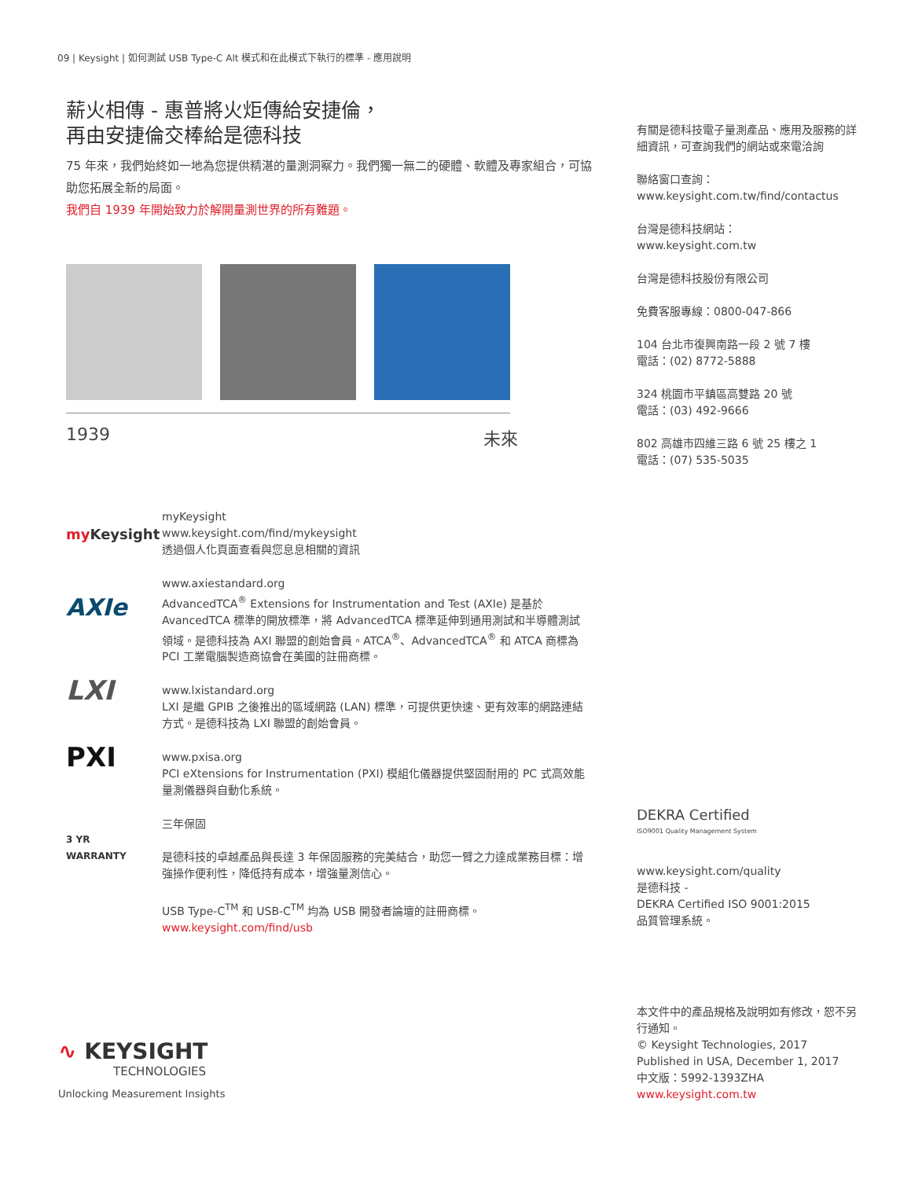09 | Keysight | 如何測試 USB Type-C Alt 模式和在此模式下執行的標準 - 應用說明
薪火相傳 - 惠普將火炬傳給安捷倫，
再由安捷倫交棒給是德科技
75 年來，我們始終如一地為您提供精湛的量測洞察力。我們獨一無二的硬體、軟體及專家組合，可協助您拓展全新的局面。
我們自 1939 年開始致力於解開量測世界的所有難題。
1939 未來
my Keysight
myKeysight
www.keysight.com/find/mykeysight
透過個人化頁面查看與您息息相關的資訊
AXIe
www.axiestandard.org
AdvancedTCA<sup>®</sup> Extensions for Instrumentation and Test (AXIe) 是基於 AvancedTCA 標準的開放標準，將 AdvancedTCA 標準延伸到通用測試和半導體測試領域。是德科技為 AXI 聯盟的創始會員。ATCA<sup>®</sup>、AdvancedTCA<sup>®</sup> 和 ATCA 商標為 PCI 工業電腦製造商協會在美國的註冊商標。
LXI
www.lxistandard.org
LXI 是繼 GPIB 之後推出的區域網路 (LAN) 標準，可提供更快速、更有效率的網路連結方式。是德科技為 LXI 聯盟的創始會員。
PXI
www.pxisa.org
PCI eXtensions for Instrumentation (PXI) 模組化儀器提供堅固耐用的 PC 式高效能量測儀器與自動化系統。
3 YR
WARRANTY
三年保固
是德科技的卓越產品與長達 3 年保固服務的完美結合，助您一臂之力達成業務目標：增強操作便利性，降低持有成本，增強量測信心。
USB Type-C<sup>TM</sup> 和 USB-C<sup>TM</sup> 均為 USB 開發者論壇的註冊商標。
www.keysight.com/find/usb
∿ KEYSIGHT
TECHNOLOGIES
Unlocking Measurement Insights
有關是德科技電子量測產品、應用及服務的詳細資訊，可查詢我們的網站或來電洽詢
聯絡窗口查詢：
www.keysight.com.tw/find/contactus
台灣是德科技網站：
www.keysight.com.tw
台灣是德科技股份有限公司
免費客服專線：0800-047-866
104 台北市復興南路一段 2 號 7 樓
電話：(02) 8772-5888
324 桃園市平鎮區高雙路 20 號
電話：(03) 492-9666
802 高雄市四維三路 6 號 25 樓之 1
電話：(07) 535-5035
DEKRA Certified
ISO9001 Quality Management System
www.keysight.com/quality
是德科技 -
DEKRA Certified ISO 9001:2015
品質管理系統。
本文件中的產品規格及說明如有修改，恕不另行通知。
© Keysight Technologies, 2017
Published in USA, December 1, 2017
中文版：5992-1393ZHA
www.keysight.com.tw